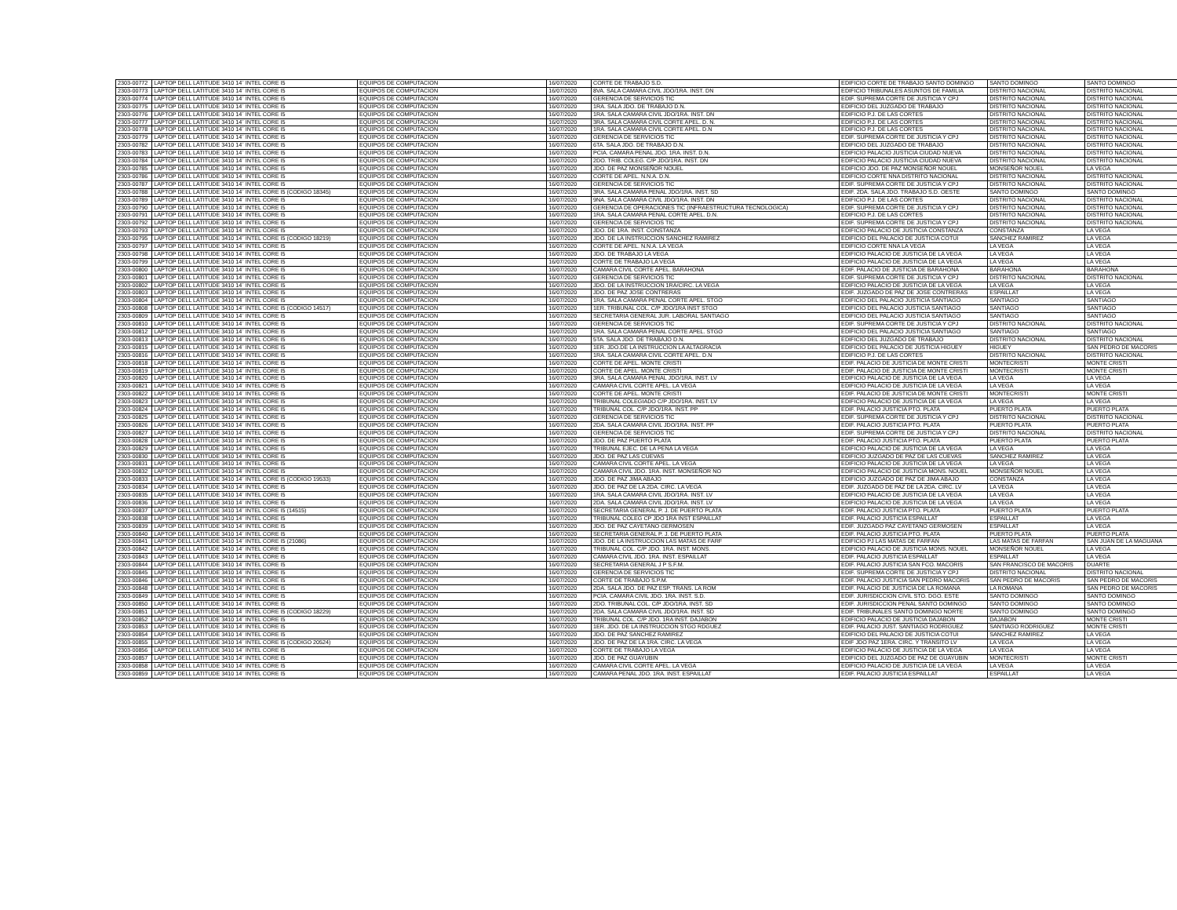| 2303-00772 | LAPTOP DELL LATITUDE 3410 14¨ INTEL CORE I5 | EQUIPOS DE COMPUTACION | 16/07/2020 | CORTE DE TRABAJO S.D. | EDIFICIO CORTE DE TRABAJO SANTO DOMINGO | SANTO DOMINGO | SANTO DOMINGO |
| 2303-00773 | LAPTOP DELL LATITUDE 3410 14¨ INTEL CORE I5 | EQUIPOS DE COMPUTACION | 16/07/2020 | 8VA. SALA CAMARA CIVIL JDO/1RA. INST. DN | EDIFICIO TRIBUNALES ASUNTOS DE FAMILIA | DISTRITO NACIONAL | DISTRITO NACIONAL |
| 2303-00774 | LAPTOP DELL LATITUDE 3410 14¨ INTEL CORE I5 | EQUIPOS DE COMPUTACION | 16/07/2020 | GERENCIA DE SERVICIOS TIC | EDIF. SUPREMA CORTE DE JUSTICIA Y CPJ | DISTRITO NACIONAL | DISTRITO NACIONAL |
| 2303-00775 | LAPTOP DELL LATITUDE 3410 14¨ INTEL CORE I5 | EQUIPOS DE COMPUTACION | 16/07/2020 | 1RA. SALA JDO. DE TRABAJO D.N. | EDIFICIO DEL JUZGADO DE TRABAJO | DISTRITO NACIONAL | DISTRITO NACIONAL |
| 2303-00776 | LAPTOP DELL LATITUDE 3410 14¨ INTEL CORE I5 | EQUIPOS DE COMPUTACION | 16/07/2020 | 1RA. SALA CAMARA CIVIL JDO/1RA. INST. DN | EDIFICIO P.J. DE LAS CORTES | DISTRITO NACIONAL | DISTRITO NACIONAL |
| 2303-00777 | LAPTOP DELL LATITUDE 3410 14¨ INTEL CORE I5 | EQUIPOS DE COMPUTACION | 16/07/2020 | 3RA. SALA CAMARA CIVIL CORTE APEL. D. N. | EDIFICIO P.J. DE LAS CORTES | DISTRITO NACIONAL | DISTRITO NACIONAL |
| 2303-00778 | LAPTOP DELL LATITUDE 3410 14¨ INTEL CORE I5 | EQUIPOS DE COMPUTACION | 16/07/2020 | 1RA. SALA CAMARA CIVIL CORTE APEL. D.N | EDIFICIO P.J. DE LAS CORTES | DISTRITO NACIONAL | DISTRITO NACIONAL |
| 2303-00779 | LAPTOP DELL LATITUDE 3410 14¨ INTEL CORE I5 | EQUIPOS DE COMPUTACION | 16/07/2020 | GERENCIA DE SERVICIOS TIC | EDIF. SUPREMA CORTE DE JUSTICIA Y CPJ | DISTRITO NACIONAL | DISTRITO NACIONAL |
| 2303-00782 | LAPTOP DELL LATITUDE 3410 14¨ INTEL CORE I5 | EQUIPOS DE COMPUTACION | 16/07/2020 | 6TA. SALA JDO. DE TRABAJO D.N. | EDIFICIO DEL JUZGADO DE TRABAJO | DISTRITO NACIONAL | DISTRITO NACIONAL |
| 2303-00783 | LAPTOP DELL LATITUDE 3410 14¨ INTEL CORE I5 | EQUIPOS DE COMPUTACION | 16/07/2020 | PCIA. CAMARA PENAL JDO. 1RA. INST. D.N. | EDIFICIO PALACIO JUSTICIA CIUDAD NUEVA | DISTRITO NACIONAL | DISTRITO NACIONAL |
| 2303-00784 | LAPTOP DELL LATITUDE 3410 14¨ INTEL CORE I5 | EQUIPOS DE COMPUTACION | 16/07/2020 | 2DO. TRIB. COLEG. C/P JDO/1RA. INST. DN | EDIFICIO PALACIO JUSTICIA CIUDAD NUEVA | DISTRITO NACIONAL | DISTRITO NACIONAL |
| 2303-00785 | LAPTOP DELL LATITUDE 3410 14¨ INTEL CORE I5 | EQUIPOS DE COMPUTACION | 16/07/2020 | JDO. DE PAZ MONSEÑOR NOUEL | EDIFICIO JDO. DE PAZ MONSEÑOR NOUEL | MONSEÑOR NOUEL | LA VEGA |
| 2303-00786 | LAPTOP DELL LATITUDE 3410 14¨ INTEL CORE I5 | EQUIPOS DE COMPUTACION | 16/07/2020 | CORTE DE APEL. N.N.A. D.N. | EDIFICIO CORTE NNA DISTRITO NACIONAL | DISTRITO NACIONAL | DISTRITO NACIONAL |
| 2303-00787 | LAPTOP DELL LATITUDE 3410 14¨ INTEL CORE I5 | EQUIPOS DE COMPUTACION | 16/07/2020 | GERENCIA DE SERVICIOS TIC | EDIF. SUPREMA CORTE DE JUSTICIA Y CPJ | DISTRITO NACIONAL | DISTRITO NACIONAL |
| 2303-00788 | LAPTOP DELL LATITUDE 3410 14¨ INTEL CORE I5 (CODIGO 18345) | EQUIPOS DE COMPUTACION | 16/07/2020 | 3RA. SALA CAMARA PENAL JDO/1RA. INST. SD | EDIF. 2DA. SALA JDO. TRABAJO S.D. OESTE | SANTO DOMINGO | SANTO DOMINGO |
| 2303-00789 | LAPTOP DELL LATITUDE 3410 14¨ INTEL CORE I5 | EQUIPOS DE COMPUTACION | 16/07/2020 | 9NA. SALA CAMARA CIVIL JDO/1RA. INST. DN | EDIFICIO P.J. DE LAS CORTES | DISTRITO NACIONAL | DISTRITO NACIONAL |
| 2303-00790 | LAPTOP DELL LATITUDE 3410 14¨ INTEL CORE I5 | EQUIPOS DE COMPUTACION | 16/07/2020 | GERENCIA DE OPERACIONES TIC (INFRAESTRUCTURA TECNOLOGICA) | EDIF. SUPREMA CORTE DE JUSTICIA Y CPJ | DISTRITO NACIONAL | DISTRITO NACIONAL |
| 2303-00791 | LAPTOP DELL LATITUDE 3410 14¨ INTEL CORE I5 | EQUIPOS DE COMPUTACION | 16/07/2020 | 1RA. SALA CAMARA PENAL CORTE APEL. D.N. | EDIFICIO P.J. DE LAS CORTES | DISTRITO NACIONAL | DISTRITO NACIONAL |
| 2303-00792 | LAPTOP DELL LATITUDE 3410 14¨ INTEL CORE I5 | EQUIPOS DE COMPUTACION | 16/07/2020 | GERENCIA DE SERVICIOS TIC | EDIF. SUPREMA CORTE DE JUSTICIA Y CPJ | DISTRITO NACIONAL | DISTRITO NACIONAL |
| 2303-00793 | LAPTOP DELL LATITUDE 3410 14¨ INTEL CORE I5 | EQUIPOS DE COMPUTACION | 16/07/2020 | JDO. DE 1RA. INST. CONSTANZA | EDIFICIO PALACIO DE JUSTICIA CONSTANZA | CONSTANZA | LA VEGA |
| 2303-00795 | LAPTOP DELL LATITUDE 3410 14¨ INTEL CORE I5 (CODIGO 18219) | EQUIPOS DE COMPUTACION | 16/07/2020 | JDO. DE LA INSTRUCCION SANCHEZ RAMIREZ | EDIFICIO DEL PALACIO DE JUSTICIA COTUI | SANCHEZ RAMIREZ | LA VEGA |
| 2303-00797 | LAPTOP DELL LATITUDE 3410 14¨ INTEL CORE I5 | EQUIPOS DE COMPUTACION | 16/07/2020 | CORTE DE APEL. N.N.A. LA VEGA | EDIFICIO CORTE NNA LA VEGA | LA VEGA | LA VEGA |
| 2303-00798 | LAPTOP DELL LATITUDE 3410 14¨ INTEL CORE I5 | EQUIPOS DE COMPUTACION | 16/07/2020 | JDO. DE TRABAJO LA VEGA | EDIFICIO PALACIO DE JUSTICIA DE LA VEGA | LA VEGA | LA VEGA |
| 2303-00799 | LAPTOP DELL LATITUDE 3410 14¨ INTEL CORE I5 | EQUIPOS DE COMPUTACION | 16/07/2020 | CORTE DE TRABAJO LA VEGA | EDIFICIO PALACIO DE JUSTICIA DE LA VEGA | LA VEGA | LA VEGA |
| 2303-00800 | LAPTOP DELL LATITUDE 3410 14¨ INTEL CORE I5 | EQUIPOS DE COMPUTACION | 16/07/2020 | CAMARA CIVIL CORTE APEL. BARAHONA | EDIF. PALACIO DE JUSTICIA DE BARAHONA | BARAHONA | BARAHONA |
| 2303-00801 | LAPTOP DELL LATITUDE 3410 14¨ INTEL CORE I5 | EQUIPOS DE COMPUTACION | 16/07/2020 | GERENCIA DE SERVICIOS TIC | EDIF. SUPREMA CORTE DE JUSTICIA Y CPJ | DISTRITO NACIONAL | DISTRITO NACIONAL |
| 2303-00802 | LAPTOP DELL LATITUDE 3410 14¨ INTEL CORE I5 | EQUIPOS DE COMPUTACION | 16/07/2020 | JDO. DE LA INSTRUCCION 1RA/CIRC. LA VEGA | EDIFICIO PALACIO DE JUSTICIA DE LA VEGA | LA VEGA | LA VEGA |
| 2303-00803 | LAPTOP DELL LATITUDE 3410 14¨ INTEL CORE I5 | EQUIPOS DE COMPUTACION | 16/07/2020 | JDO. DE PAZ JOSE CONTRERAS | EDIF. JUZGADO DE PAZ DE JOSE CONTRERAS | ESPAILLAT | LA VEGA |
| 2303-00804 | LAPTOP DELL LATITUDE 3410 14¨ INTEL CORE I5 | EQUIPOS DE COMPUTACION | 16/07/2020 | 1RA. SALA CAMARA PENAL CORTE APEL. STGO | EDIFICIO DEL PALACIO JUSTICIA SANTIAGO | SANTIAGO | SANTIAGO |
| 2303-00808 | LAPTOP DELL LATITUDE 3410 14¨ INTEL CORE I5 (CODIGO 14517) | EQUIPOS DE COMPUTACION | 16/07/2020 | 1ER. TRIBUNAL COL. C/P JDO/1RA INST STGO | EDIFICIO DEL PALACIO JUSTICIA SANTIAGO | SANTIAGO | SANTIAGO |
| 2303-00809 | LAPTOP DELL LATITUDE 3410 14¨ INTEL CORE I5 | EQUIPOS DE COMPUTACION | 16/07/2020 | SECRETARIA GENERAL JUR. LABORAL SANTIAGO | EDIFICIO DEL PALACIO JUSTICIA SANTIAGO | SANTIAGO | SANTIAGO |
| 2303-00810 | LAPTOP DELL LATITUDE 3410 14¨ INTEL CORE I5 | EQUIPOS DE COMPUTACION | 16/07/2020 | GERENCIA DE SERVICIOS TIC | EDIF. SUPREMA CORTE DE JUSTICIA Y CPJ | DISTRITO NACIONAL | DISTRITO NACIONAL |
| 2303-00812 | LAPTOP DELL LATITUDE 3410 14¨ INTEL CORE I5 | EQUIPOS DE COMPUTACION | 16/07/2020 | 1RA. SALA CAMARA PENAL CORTE APEL. STGO | EDIFICIO DEL PALACIO JUSTICIA SANTIAGO | SANTIAGO | SANTIAGO |
| 2303-00813 | LAPTOP DELL LATITUDE 3410 14¨ INTEL CORE I5 | EQUIPOS DE COMPUTACION | 16/07/2020 | 5TA. SALA JDO. DE TRABAJO D.N. | EDIFICIO DEL JUZGADO DE TRABAJO | DISTRITO NACIONAL | DISTRITO NACIONAL |
| 2303-00815 | LAPTOP DELL LATITUDE 3410 14¨ INTEL CORE I5 | EQUIPOS DE COMPUTACION | 16/07/2020 | 1ER. JDO.DE LA INSTRUCCION LA ALTAGRACIA | EDIFICIO DEL PALACIO DE JUSTICIA HIGUEY | HIGUEY | SAN PEDRO DE MACORIS |
| 2303-00816 | LAPTOP DELL LATITUDE 3410 14¨ INTEL CORE I5 | EQUIPOS DE COMPUTACION | 16/07/2020 | 1RA. SALA CAMARA CIVIL CORTE APEL. D.N | EDIFICIO P.J. DE LAS CORTES | DISTRITO NACIONAL | DISTRITO NACIONAL |
| 2303-00818 | LAPTOP DELL LATITUDE 3410 14¨ INTEL CORE I5 | EQUIPOS DE COMPUTACION | 16/07/2020 | CORTE DE APEL. MONTE CRISTI | EDIF. PALACIO DE JUSTICIA DE MONTE CRISTI | MONTECRISTI | MONTE CRISTI |
| 2303-00819 | LAPTOP DELL LATITUDE 3410 14¨ INTEL CORE I5 | EQUIPOS DE COMPUTACION | 16/07/2020 | CORTE DE APEL. MONTE CRISTI | EDIF. PALACIO DE JUSTICIA DE MONTE CRISTI | MONTECRISTI | MONTE CRISTI |
| 2303-00820 | LAPTOP DELL LATITUDE 3410 14¨ INTEL CORE I5 | EQUIPOS DE COMPUTACION | 16/07/2020 | 3RA. SALA CAMARA PENAL JDO/1RA. INST. LV | EDIFICIO PALACIO DE JUSTICIA DE LA VEGA | LA VEGA | LA VEGA |
| 2303-00821 | LAPTOP DELL LATITUDE 3410 14¨ INTEL CORE I5 | EQUIPOS DE COMPUTACION | 16/07/2020 | CAMARA CIVIL CORTE APEL. LA VEGA | EDIFICIO PALACIO DE JUSTICIA DE LA VEGA | LA VEGA | LA VEGA |
| 2303-00822 | LAPTOP DELL LATITUDE 3410 14¨ INTEL CORE I5 | EQUIPOS DE COMPUTACION | 16/07/2020 | CORTE DE APEL. MONTE CRISTI | EDIF. PALACIO DE JUSTICIA DE MONTE CRISTI | MONTECRISTI | MONTE CRISTI |
| 2303-00823 | LAPTOP DELL LATITUDE 3410 14¨ INTEL CORE I5 | EQUIPOS DE COMPUTACION | 16/07/2020 | TRIBUNAL COLEGIADO C/P JDO/1RA. INST. LV | EDIFICIO PALACIO DE JUSTICIA DE LA VEGA | LA VEGA | LA VEGA |
| 2303-00824 | LAPTOP DELL LATITUDE 3410 14¨ INTEL CORE I5 | EQUIPOS DE COMPUTACION | 16/07/2020 | TRIBUNAL COL. C/P JDO/1RA. INST. PP | EDIF. PALACIO JUSTICIA PTO. PLATA | PUERTO PLATA | PUERTO PLATA |
| 2303-00825 | LAPTOP DELL LATITUDE 3410 14¨ INTEL CORE I5 | EQUIPOS DE COMPUTACION | 16/07/2020 | GERENCIA DE SERVICIOS TIC | EDIF. SUPREMA CORTE DE JUSTICIA Y CPJ | DISTRITO NACIONAL | DISTRITO NACIONAL |
| 2303-00826 | LAPTOP DELL LATITUDE 3410 14¨ INTEL CORE I5 | EQUIPOS DE COMPUTACION | 16/07/2020 | 2DA. SALA CAMARA CIVIL JDO/1RA. INST. PP | EDIF. PALACIO JUSTICIA PTO. PLATA | PUERTO PLATA | PUERTO PLATA |
| 2303-00827 | LAPTOP DELL LATITUDE 3410 14¨ INTEL CORE I5 | EQUIPOS DE COMPUTACION | 16/07/2020 | GERENCIA DE SERVICIOS TIC | EDIF. SUPREMA CORTE DE JUSTICIA Y CPJ | DISTRITO NACIONAL | DISTRITO NACIONAL |
| 2303-00828 | LAPTOP DELL LATITUDE 3410 14¨ INTEL CORE I5 | EQUIPOS DE COMPUTACION | 16/07/2020 | JDO. DE PAZ PUERTO PLATA | EDIF. PALACIO JUSTICIA PTO. PLATA | PUERTO PLATA | PUERTO PLATA |
| 2303-00829 | LAPTOP DELL LATITUDE 3410 14¨ INTEL CORE I5 | EQUIPOS DE COMPUTACION | 16/07/2020 | TRIBUNAL EJEC. DE LA PENA LA VEGA | EDIFICIO PALACIO DE JUSTICIA DE LA VEGA | LA VEGA | LA VEGA |
| 2303-00830 | LAPTOP DELL LATITUDE 3410 14¨ INTEL CORE I5 | EQUIPOS DE COMPUTACION | 16/07/2020 | JDO. DE PAZ LAS CUEVAS | EDIFICIO JUZGADO DE PAZ DE LAS CUEVAS | SANCHEZ RAMIREZ | LA VEGA |
| 2303-00831 | LAPTOP DELL LATITUDE 3410 14¨ INTEL CORE I5 | EQUIPOS DE COMPUTACION | 16/07/2020 | CAMARA CIVIL CORTE APEL. LA VEGA | EDIFICIO PALACIO DE JUSTICIA DE LA VEGA | LA VEGA | LA VEGA |
| 2303-00832 | LAPTOP DELL LATITUDE 3410 14¨ INTEL CORE I5 | EQUIPOS DE COMPUTACION | 16/07/2020 | CAMARA CIVIL JDO. 1RA. INST. MONSEÑOR NO | EDIFICIO PALACIO DE JUSTICIA MONS. NOUEL | MONSEÑOR NOUEL | LA VEGA |
| 2303-00833 | LAPTOP DELL LATITUDE 3410 14¨ INTEL CORE I5 (CODIGO 19533) | EQUIPOS DE COMPUTACION | 16/07/2020 | JDO. DE PAZ JIMA ABAJO | EDIFICIO JUZGADO DE PAZ DE JIMA ABAJO | CONSTANZA | LA VEGA |
| 2303-00834 | LAPTOP DELL LATITUDE 3410 14¨ INTEL CORE I5 | EQUIPOS DE COMPUTACION | 16/07/2020 | JDO. DE PAZ DE LA 2DA. CIRC. LA VEGA | EDIF. JUZGADO DE PAZ DE LA 2DA. CIRC. LV | LA VEGA | LA VEGA |
| 2303-00835 | LAPTOP DELL LATITUDE 3410 14¨ INTEL CORE I5 | EQUIPOS DE COMPUTACION | 16/07/2020 | 1RA. SALA CAMARA CIVIL JDO/1RA. INST. LV | EDIFICIO PALACIO DE JUSTICIA DE LA VEGA | LA VEGA | LA VEGA |
| 2303-00836 | LAPTOP DELL LATITUDE 3410 14¨ INTEL CORE I5 | EQUIPOS DE COMPUTACION | 16/07/2020 | 2DA. SALA CAMARA CIVIL JDO/1RA. INST. LV | EDIFICIO PALACIO DE JUSTICIA DE LA VEGA | LA VEGA | LA VEGA |
| 2303-00837 | LAPTOP DELL LATITUDE 3410 14¨ INTEL CORE I5 (14515) | EQUIPOS DE COMPUTACION | 16/07/2020 | SECRETARIA GENERAL P. J. DE PUERTO PLATA | EDIF. PALACIO JUSTICIA PTO. PLATA | PUERTO PLATA | PUERTO PLATA |
| 2303-00838 | LAPTOP DELL LATITUDE 3410 14¨ INTEL CORE I5 | EQUIPOS DE COMPUTACION | 16/07/2020 | TRIBUNAL COLEG CP JDO 1RA INST ESPAILLAT | EDIF. PALACIO JUSTICIA ESPAILLAT | ESPAILLAT | LA VEGA |
| 2303-00839 | LAPTOP DELL LATITUDE 3410 14¨ INTEL CORE I5 | EQUIPOS DE COMPUTACION | 16/07/2020 | JDO. DE PAZ CAYETANO GERMOSEN | EDIF. JUZGADO PAZ CAYETANO GERMOSEN | ESPAILLAT | LA VEGA |
| 2303-00840 | LAPTOP DELL LATITUDE 3410 14¨ INTEL CORE I5 | EQUIPOS DE COMPUTACION | 16/07/2020 | SECRETARIA GENERAL P. J. DE PUERTO PLATA | EDIF. PALACIO JUSTICIA PTO. PLATA | PUERTO PLATA | PUERTO PLATA |
| 2303-00841 | LAPTOP DELL LATITUDE 3410 14¨ INTEL CORE I5 (21086) | EQUIPOS DE COMPUTACION | 16/07/2020 | JDO. DE LA INSTRUCCION LAS MATAS DE FARF | EDIFICIO PJ LAS MATAS DE FARFAN | LAS MATAS DE FARFAN | SAN JUAN DE LA MAGUANA |
| 2303-00842 | LAPTOP DELL LATITUDE 3410 14¨ INTEL CORE I5 | EQUIPOS DE COMPUTACION | 16/07/2020 | TRIBUNAL COL. C/P JDO. 1RA. INST. MONS. | EDIFICIO PALACIO DE JUSTICIA MONS. NOUEL | MONSEÑOR NOUEL | LA VEGA |
| 2303-00843 | LAPTOP DELL LATITUDE 3410 14¨ INTEL CORE I5 | EQUIPOS DE COMPUTACION | 16/07/2020 | CAMARA CIVIL JDO. 1RA. INST. ESPAILLAT | EDIF. PALACIO JUSTICIA ESPAILLAT | ESPAILLAT | LA VEGA |
| 2303-00844 | LAPTOP DELL LATITUDE 3410 14¨ INTEL CORE I5 | EQUIPOS DE COMPUTACION | 16/07/2020 | SECRETARIA GENERAL J P S.F.M. | EDIF. PALACIO JUSTICIA SAN FCO. MACORIS | SAN FRANCISCO DE MACORIS | DUARTE |
| 2303-00845 | LAPTOP DELL LATITUDE 3410 14¨ INTEL CORE I5 | EQUIPOS DE COMPUTACION | 16/07/2020 | GERENCIA DE SERVICIOS TIC | EDIF. SUPREMA CORTE DE JUSTICIA Y CPJ | DISTRITO NACIONAL | DISTRITO NACIONAL |
| 2303-00846 | LAPTOP DELL LATITUDE 3410 14¨ INTEL CORE I5 | EQUIPOS DE COMPUTACION | 16/07/2020 | CORTE DE TRABAJO S.P.M. | EDIF. PALACIO JUSTICIA SAN PEDRO MACORIS | SAN PEDRO DE MACORIS | SAN PEDRO DE MACORIS |
| 2303-00848 | LAPTOP DELL LATITUDE 3410 14¨ INTEL CORE I5 | EQUIPOS DE COMPUTACION | 16/07/2020 | 2DA. SALA JDO. DE PAZ ESP. TRANS. LA ROM | EDIF. PALACIO DE JUSTICIA DE LA ROMANA | LA ROMANA | SAN PEDRO DE MACORIS |
| 2303-00849 | LAPTOP DELL LATITUDE 3410 14¨ INTEL CORE I5 | EQUIPOS DE COMPUTACION | 16/07/2020 | PCIA. CAMARA CIVIL JDO. 1RA. INST. S.D. | EDIF. JURISDICCION CIVIL STO. DGO. ESTE | SANTO DOMINGO | SANTO DOMINGO |
| 2303-00850 | LAPTOP DELL LATITUDE 3410 14¨ INTEL CORE I5 | EQUIPOS DE COMPUTACION | 16/07/2020 | 2DO. TRIBUNAL COL. C/P JDO/1RA. INST. SD | EDIF. JURISDICCION PENAL SANTO DOMINGO | SANTO DOMINGO | SANTO DOMINGO |
| 2303-00851 | LAPTOP DELL LATITUDE 3410 14¨ INTEL CORE I5 (CODIGO 18229) | EQUIPOS DE COMPUTACION | 16/07/2020 | 2DA. SALA CAMARA CIVIL JDO/1RA. INST. SD | EDIF. TRIBUNALES SANTO DOMINGO NORTE | SANTO DOMINGO | SANTO DOMINGO |
| 2303-00852 | LAPTOP DELL LATITUDE 3410 14¨ INTEL CORE I5 | EQUIPOS DE COMPUTACION | 16/07/2020 | TRIBUNAL COL. C/P JDO. 1RA INST. DAJABON | EDIFICIO PALACIO DE JUSTICIA DAJABON | DAJABON | MONTE CRISTI |
| 2303-00853 | LAPTOP DELL LATITUDE 3410 14¨ INTEL CORE I5 | EQUIPOS DE COMPUTACION | 16/07/2020 | 1ER. JDO. DE LA INSTRUCCION STGO RDGUEZ | EDIF. PALACIO JUST. SANTIAGO RODRIGUEZ | SANTIAGO RODRIGUEZ | MONTE CRISTI |
| 2303-00854 | LAPTOP DELL LATITUDE 3410 14¨ INTEL CORE I5 | EQUIPOS DE COMPUTACION | 16/07/2020 | JDO. DE PAZ SANCHEZ RAMIREZ | EDIFICIO DEL PALACIO DE JUSTICIA COTUI | SANCHEZ RAMIREZ | LA VEGA |
| 2303-00855 | LAPTOP DELL LATITUDE 3410 14¨ INTEL CORE I5 (CODIGO 20524) | EQUIPOS DE COMPUTACION | 16/07/2020 | JDO. DE PAZ DE LA 1RA. CIRC. LA VEGA | EDIF JDO PAZ 1ERA. CIRC. Y TRANSITO LV | LA VEGA | LA VEGA |
| 2303-00856 | LAPTOP DELL LATITUDE 3410 14¨ INTEL CORE I5 | EQUIPOS DE COMPUTACION | 16/07/2020 | CORTE DE TRABAJO LA VEGA | EDIFICIO PALACIO DE JUSTICIA DE LA VEGA | LA VEGA | LA VEGA |
| 2303-00857 | LAPTOP DELL LATITUDE 3410 14¨ INTEL CORE I5 | EQUIPOS DE COMPUTACION | 16/07/2020 | JDO. DE PAZ GUAYUBIN | EDIFICIO DEL JUZGADO DE PAZ DE GUAYUBIN | MONTECRISTI | MONTE CRISTI |
| 2303-00858 | LAPTOP DELL LATITUDE 3410 14¨ INTEL CORE I5 | EQUIPOS DE COMPUTACION | 16/07/2020 | CAMARA CIVIL CORTE APEL. LA VEGA | EDIFICIO PALACIO DE JUSTICIA DE LA VEGA | LA VEGA | LA VEGA |
| 2303-00859 | LAPTOP DELL LATITUDE 3410 14¨ INTEL CORE I5 | EQUIPOS DE COMPUTACION | 16/07/2020 | CAMARA PENAL JDO. 1RA. INST. ESPAILLAT | EDIF. PALACIO JUSTICIA ESPAILLAT | ESPAILLAT | LA VEGA |